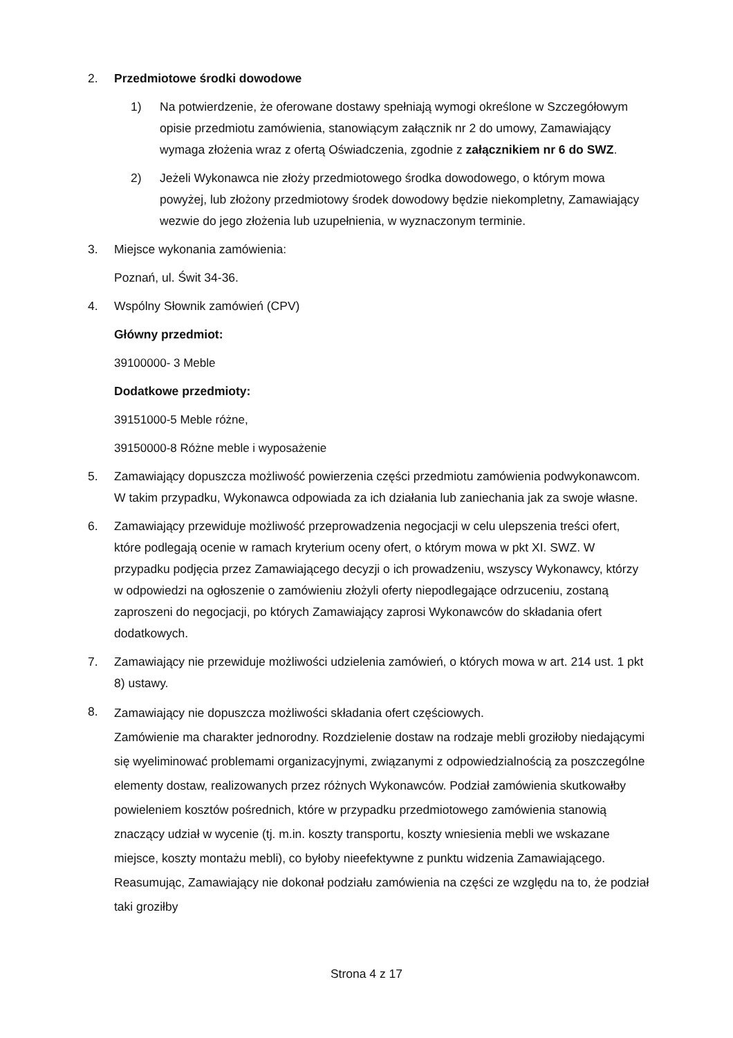2. Przedmiotowe środki dowodowe
1) Na potwierdzenie, że oferowane dostawy spełniają wymogi określone w Szczegółowym opisie przedmiotu zamówienia, stanowiącym załącznik nr 2 do umowy, Zamawiający wymaga złożenia wraz z ofertą Oświadczenia, zgodnie z załącznikiem nr 6 do SWZ.
2) Jeżeli Wykonawca nie złoży przedmiotowego środka dowodowego, o którym mowa powyżej, lub złożony przedmiotowy środek dowodowy będzie niekompletny, Zamawiający wezwie do jego złożenia lub uzupełnienia, w wyznaczonym terminie.
3. Miejsce wykonania zamówienia:
Poznań, ul. Świt 34-36.
4. Wspólny Słownik zamówień (CPV)
Główny przedmiot:
39100000- 3 Meble
Dodatkowe przedmioty:
39151000-5 Meble różne,
39150000-8 Różne meble i wyposażenie
5. Zamawiający dopuszcza możliwość powierzenia części przedmiotu zamówienia podwykonawcom. W takim przypadku, Wykonawca odpowiada za ich działania lub zaniechania jak za swoje własne.
6. Zamawiający przewiduje możliwość przeprowadzenia negocjacji w celu ulepszenia treści ofert, które podlegają ocenie w ramach kryterium oceny ofert, o którym mowa w pkt XI. SWZ. W przypadku podjęcia przez Zamawiającego decyzji o ich prowadzeniu, wszyscy Wykonawcy, którzy w odpowiedzi na ogłoszenie o zamówieniu złożyli oferty niepodlegające odrzuceniu, zostaną zaproszeni do negocjacji, po których Zamawiający zaprosi Wykonawców do składania ofert dodatkowych.
7. Zamawiający nie przewiduje możliwości udzielenia zamówień, o których mowa w art. 214 ust. 1 pkt 8) ustawy.
8.
Zamawiający nie dopuszcza możliwości składania ofert częściowych.
Zamówienie ma charakter jednorodny. Rozdzielenie dostaw na rodzaje mebli groziłoby niedającymi się wyeliminować problemami organizacyjnymi, związanymi z odpowiedzialnością za poszczególne elementy dostaw, realizowanych przez różnych Wykonawców. Podział zamówienia skutkowałby powieleniem kosztów pośrednich, które w przypadku przedmiotowego zamówienia stanowią znaczący udział w wycenie (tj. m.in. koszty transportu, koszty wniesienia mebli we wskazane miejsce, koszty montażu mebli), co byłoby nieefektywne z punktu widzenia Zamawiającego. Reasumując, Zamawiający nie dokonał podziału zamówienia na części ze względu na to, że podział taki groziłby
Strona 4 z 17